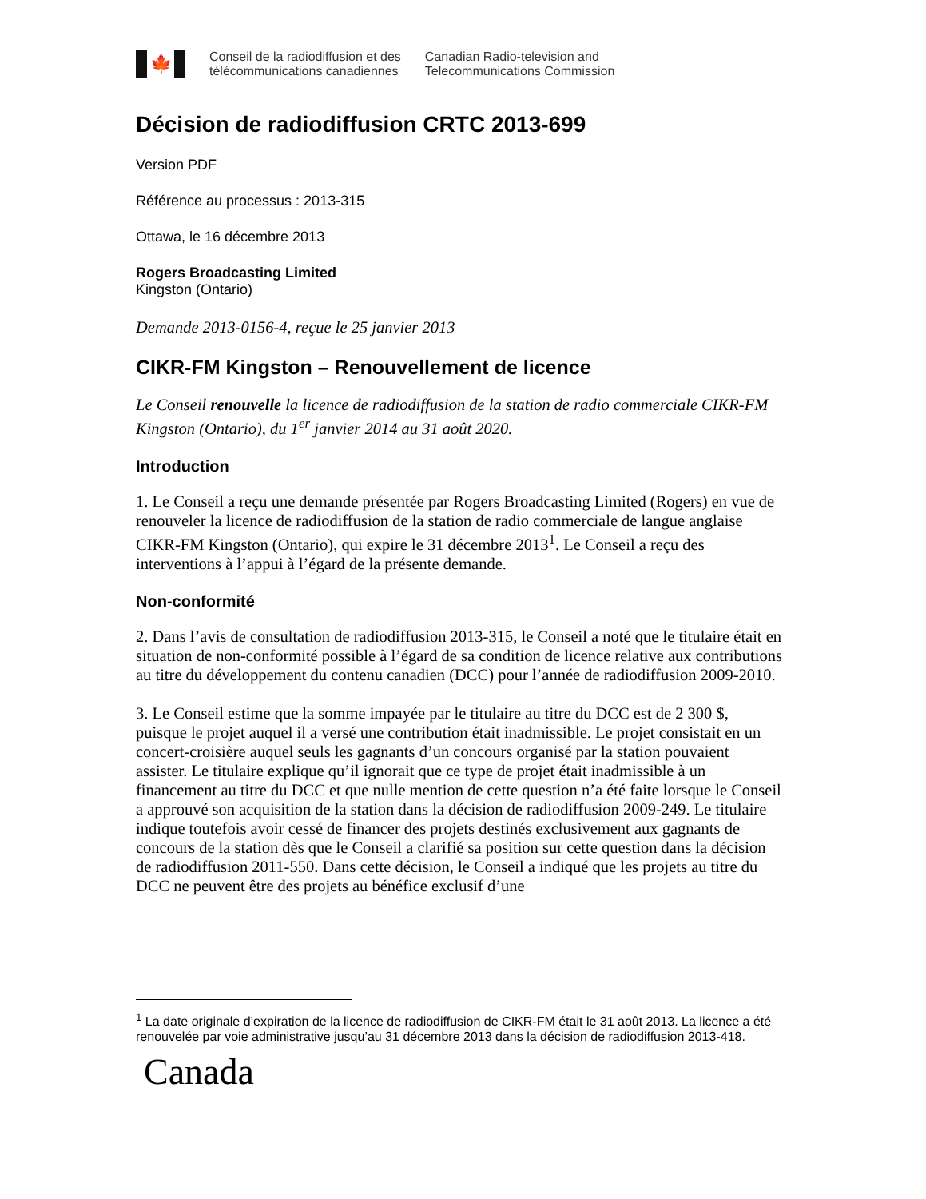🍁
Conseil de la radiodiffusion et des
télécommunications canadiennes
Canadian Radio-television and
Telecommunications Commission
Décision de radiodiffusion CRTC 2013-699
Version PDF
Référence au processus : 2013-315
Ottawa, le 16 décembre 2013
Rogers Broadcasting Limited
Kingston (Ontario)
Demande 2013-0156-4, reçue le 25 janvier 2013
CIKR-FM Kingston – Renouvellement de licence
Le Conseil renouvelle la licence de radiodiffusion de la station de radio commerciale CIKR-FM Kingston (Ontario), du 1<sup>er</sup> janvier 2014 au 31 août 2020.
Introduction
1. Le Conseil a reçu une demande présentée par Rogers Broadcasting Limited (Rogers) en vue de renouveler la licence de radiodiffusion de la station de radio commerciale de langue anglaise CIKR-FM Kingston (Ontario), qui expire le 31 décembre 2013<sup>1</sup>. Le Conseil a reçu des interventions à l’appui à l’égard de la présente demande.
Non-conformité
2. Dans l’avis de consultation de radiodiffusion 2013-315, le Conseil a noté que le titulaire était en situation de non-conformité possible à l’égard de sa condition de licence relative aux contributions au titre du développement du contenu canadien (DCC) pour l’année de radiodiffusion 2009-2010.
3. Le Conseil estime que la somme impayée par le titulaire au titre du DCC est de 2 300 $, puisque le projet auquel il a versé une contribution était inadmissible. Le projet consistait en un concert-croisière auquel seuls les gagnants d’un concours organisé par la station pouvaient assister. Le titulaire explique qu’il ignorait que ce type de projet était inadmissible à un financement au titre du DCC et que nulle mention de cette question n’a été faite lorsque le Conseil a approuvé son acquisition de la station dans la décision de radiodiffusion 2009-249. Le titulaire indique toutefois avoir cessé de financer des projets destinés exclusivement aux gagnants de concours de la station dès que le Conseil a clarifié sa position sur cette question dans la décision de radiodiffusion 2011-550. Dans cette décision, le Conseil a indiqué que les projets au titre du DCC ne peuvent être des projets au bénéfice exclusif d’une
<sup>1</sup> La date originale d’expiration de la licence de radiodiffusion de CIKR-FM était le 31 août 2013. La licence a été renouvelée par voie administrative jusqu’au 31 décembre 2013 dans la décision de radiodiffusion 2013-418.
Canada